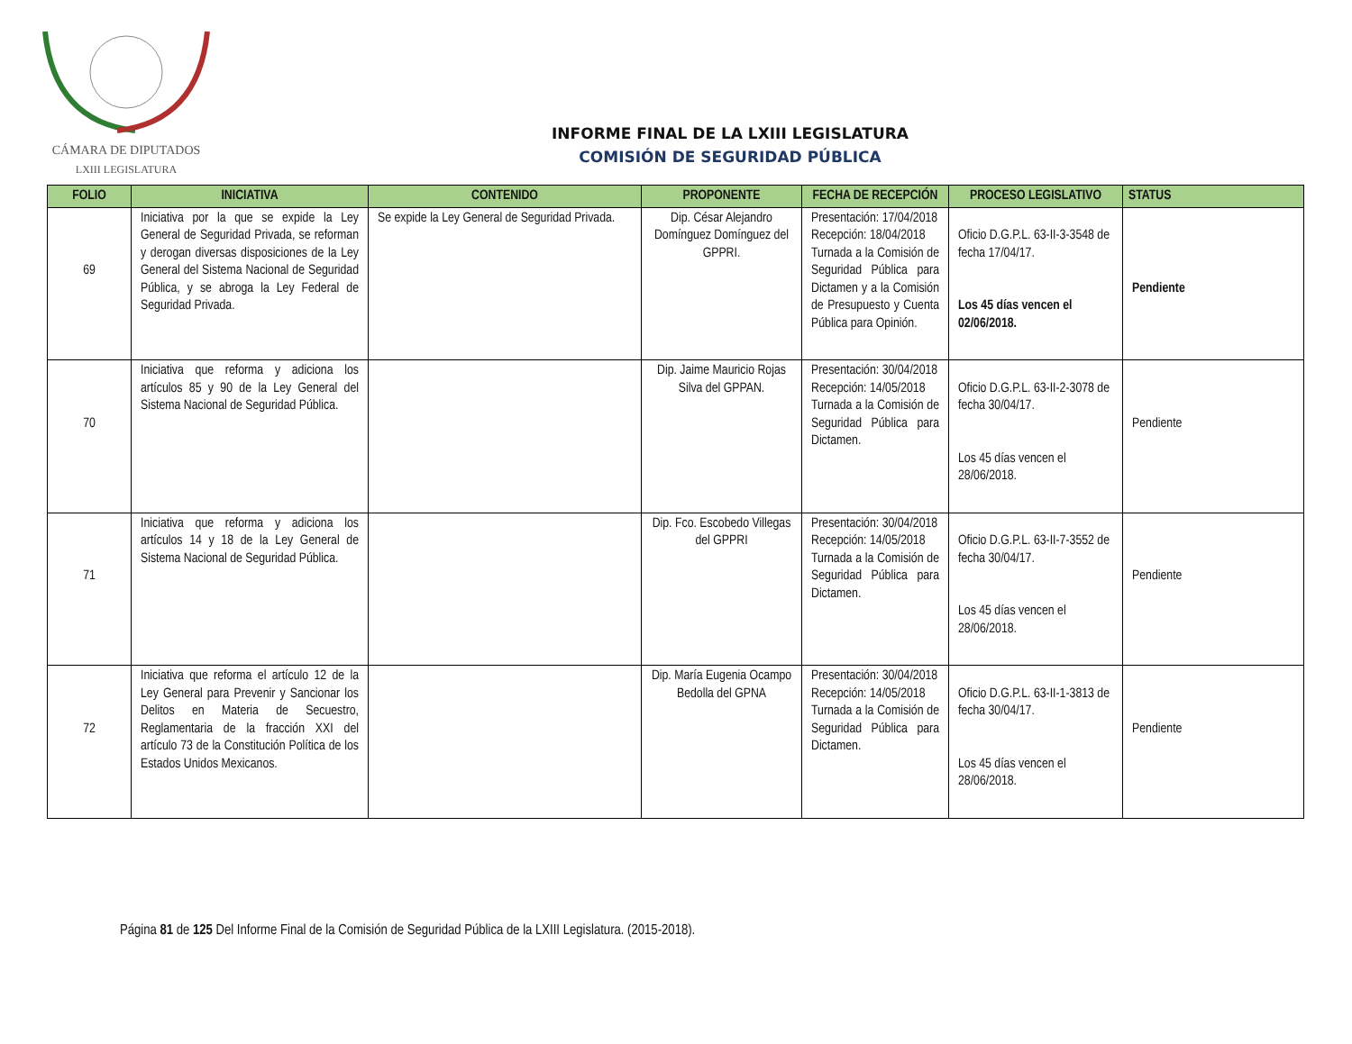CÁMARA DE DIPUTADOS
LXIII LEGISLATURA
INFORME FINAL DE LA LXIII LEGISLATURA
COMISIÓN DE SEGURIDAD PÚBLICA
| FOLIO | INICIATIVA | CONTENIDO | PROPONENTE | FECHA DE RECEPCIÓN | PROCESO LEGISLATIVO | STATUS |
| --- | --- | --- | --- | --- | --- | --- |
| 69 | Iniciativa por la que se expide la Ley General de Seguridad Privada, se reforman y derogan diversas disposiciones de la Ley General del Sistema Nacional de Seguridad Pública, y se abroga la Ley Federal de Seguridad Privada. | Se expide la Ley General de Seguridad Privada. | Dip. César Alejandro Domínguez Domínguez del GPPRI. | Presentación: 17/04/2018 Recepción: 18/04/2018 Turnada a la Comisión de Seguridad Pública para Dictamen y a la Comisión de Presupuesto y Cuenta Pública para Opinión. | Oficio D.G.P.L. 63-II-3-3548 de fecha 17/04/17. Los 45 días vencen el 02/06/2018. | Pendiente |
| 70 | Iniciativa que reforma y adiciona los artículos 85 y 90 de la Ley General del Sistema Nacional de Seguridad Pública. | | Dip. Jaime Mauricio Rojas Silva del GPPAN. | Presentación: 30/04/2018 Recepción: 14/05/2018 Turnada a la Comisión de Seguridad Pública para Dictamen. | Oficio D.G.P.L. 63-II-2-3078 de fecha 30/04/17. Los 45 días vencen el 28/06/2018. | Pendiente |
| 71 | Iniciativa que reforma y adiciona los artículos 14 y 18 de la Ley General de Sistema Nacional de Seguridad Pública. | | Dip. Fco. Escobedo Villegas del GPPRI | Presentación: 30/04/2018 Recepción: 14/05/2018 Turnada a la Comisión de Seguridad Pública para Dictamen. | Oficio D.G.P.L. 63-II-7-3552 de fecha 30/04/17. Los 45 días vencen el 28/06/2018. | Pendiente |
| 72 | Iniciativa que reforma el artículo 12 de la Ley General para Prevenir y Sancionar los Delitos en Materia de Secuestro, Reglamentaria de la fracción XXI del artículo 73 de la Constitución Política de los Estados Unidos Mexicanos. | | Dip. María Eugenia Ocampo Bedolla del GPNA | Presentación: 30/04/2018 Recepción: 14/05/2018 Turnada a la Comisión de Seguridad Pública para Dictamen. | Oficio D.G.P.L. 63-II-1-3813 de fecha 30/04/17. Los 45 días vencen el 28/06/2018. | Pendiente |
Página 81 de 125 Del Informe Final de la Comisión de Seguridad Pública de la LXIII Legislatura. (2015-2018).